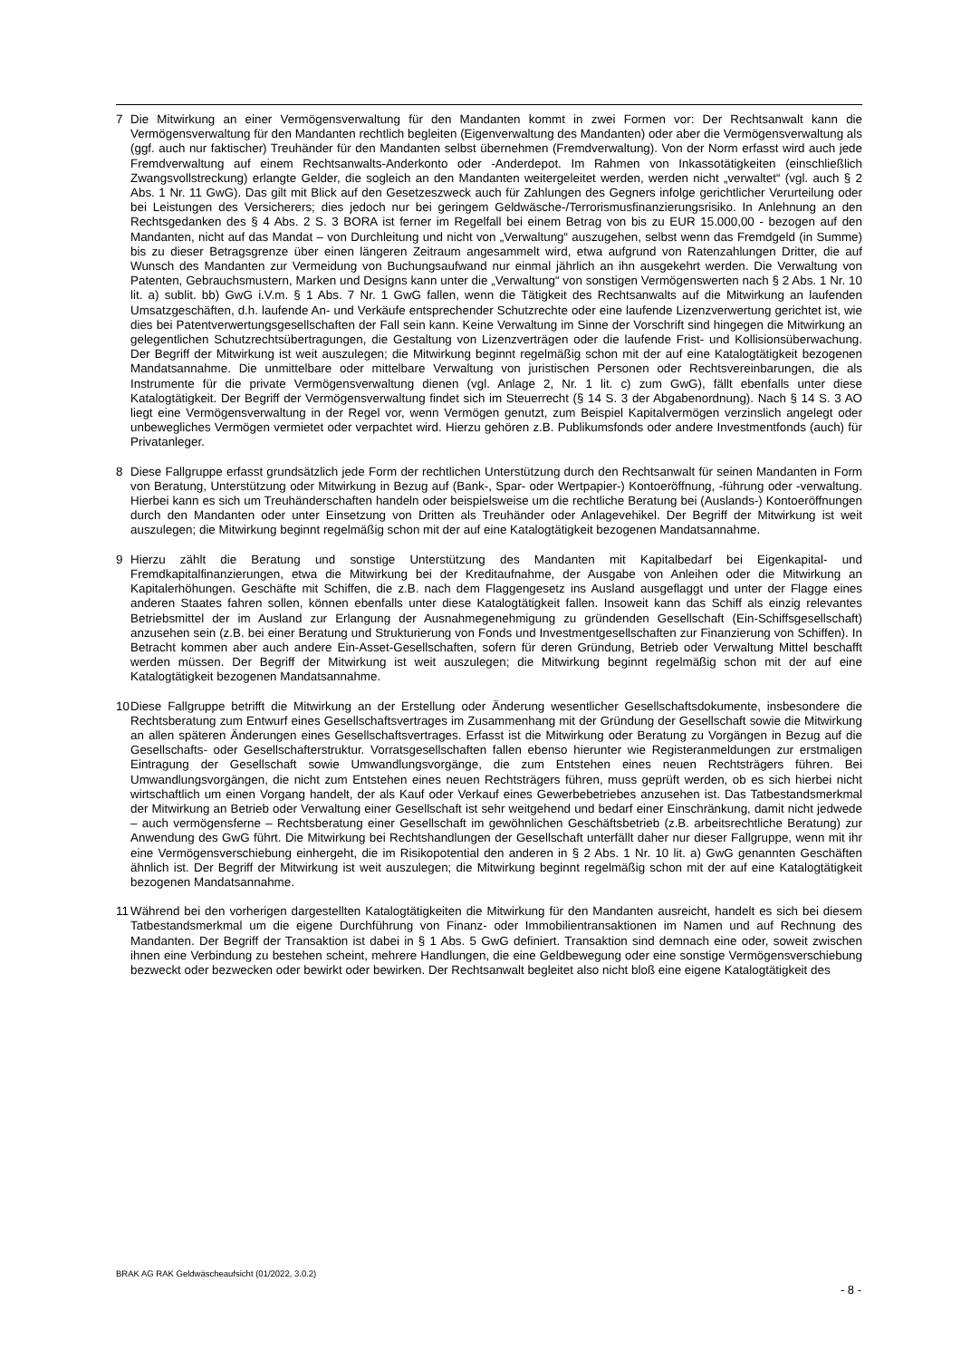7 Die Mitwirkung an einer Vermögensverwaltung für den Mandanten kommt in zwei Formen vor: Der Rechtsanwalt kann die Vermögensverwaltung für den Mandanten rechtlich begleiten (Eigenverwaltung des Mandanten) oder aber die Vermögensverwaltung als (ggf. auch nur faktischer) Treuhänder für den Mandanten selbst übernehmen (Fremdverwaltung). Von der Norm erfasst wird auch jede Fremdverwaltung auf einem Rechtsanwalts-Anderkonto oder -Anderdepot. Im Rahmen von Inkassotätigkeiten (einschließlich Zwangsvollstreckung) erlangte Gelder, die sogleich an den Mandanten weitergeleitet werden, werden nicht „verwaltet“ (vgl. auch § 2 Abs. 1 Nr. 11 GwG). Das gilt mit Blick auf den Gesetzeszweck auch für Zahlungen des Gegners infolge gerichtlicher Verurteilung oder bei Leistungen des Versicherers; dies jedoch nur bei geringem Geldwäsche-/Terrorismusfinanzierungsrisiko. In Anlehnung an den Rechtsgedanken des § 4 Abs. 2 S. 3 BORA ist ferner im Regelfall bei einem Betrag von bis zu EUR 15.000,00 - bezogen auf den Mandanten, nicht auf das Mandat – von Durchleitung und nicht von „Verwaltung“ auszugehen, selbst wenn das Fremdgeld (in Summe) bis zu dieser Betragsgrenze über einen längeren Zeitraum angesammelt wird, etwa aufgrund von Ratenzahlungen Dritter, die auf Wunsch des Mandanten zur Vermeidung von Buchungsaufwand nur einmal jährlich an ihn ausgekehrt werden. Die Verwaltung von Patenten, Gebrauchsmustern, Marken und Designs kann unter die „Verwaltung“ von sonstigen Vermögenswerten nach § 2 Abs. 1 Nr. 10 lit. a) sublit. bb) GwG i.V.m. § 1 Abs. 7 Nr. 1 GwG fallen, wenn die Tätigkeit des Rechtsanwalts auf die Mitwirkung an laufenden Umsatzgeschäften, d.h. laufende An- und Verkäufe entsprechender Schutzrechte oder eine laufende Lizenzverwertung gerichtet ist, wie dies bei Patentverwertungsgesellschaften der Fall sein kann. Keine Verwaltung im Sinne der Vorschrift sind hingegen die Mitwirkung an gelegentlichen Schutzrechtsübertragungen, die Gestaltung von Lizenzverträgen oder die laufende Frist- und Kollisionsüberwachung. Der Begriff der Mitwirkung ist weit auszulegen; die Mitwirkung beginnt regelmäßig schon mit der auf eine Katalogtätigkeit bezogenen Mandatsannahme. Die unmittelbare oder mittelbare Verwaltung von juristischen Personen oder Rechtsvereinbarungen, die als Instrumente für die private Vermögensverwaltung dienen (vgl. Anlage 2, Nr. 1 lit. c) zum GwG), fällt ebenfalls unter diese Katalogtätigkeit. Der Begriff der Vermögensverwaltung findet sich im Steuerrecht (§ 14 S. 3 der Abgabenordnung). Nach § 14 S. 3 AO liegt eine Vermögensverwaltung in der Regel vor, wenn Vermögen genutzt, zum Beispiel Kapitalvermögen verzinslich angelegt oder unbewegliches Vermögen vermietet oder verpachtet wird. Hierzu gehören z.B. Publikumsfonds oder andere Investmentfonds (auch) für Privatanleger.
8 Diese Fallgruppe erfasst grundsätzlich jede Form der rechtlichen Unterstützung durch den Rechtsanwalt für seinen Mandanten in Form von Beratung, Unterstützung oder Mitwirkung in Bezug auf (Bank-, Spar- oder Wertpapier-) Kontoeröffnung, -führung oder -verwaltung. Hierbei kann es sich um Treuhänderschaften handeln oder beispielsweise um die rechtliche Beratung bei (Auslands-) Kontoeröffnungen durch den Mandanten oder unter Einsetzung von Dritten als Treuhänder oder Anlagevehikel. Der Begriff der Mitwirkung ist weit auszulegen; die Mitwirkung beginnt regelmäßig schon mit der auf eine Katalogtätigkeit bezogenen Mandatsannahme.
9 Hierzu zählt die Beratung und sonstige Unterstützung des Mandanten mit Kapitalbedarf bei Eigenkapital- und Fremdkapitalfinanzierungen, etwa die Mitwirkung bei der Kreditaufnahme, der Ausgabe von Anleihen oder die Mitwirkung an Kapitalerhöhungen. Geschäfte mit Schiffen, die z.B. nach dem Flaggengesetz ins Ausland ausgeflaggt und unter der Flagge eines anderen Staates fahren sollen, können ebenfalls unter diese Katalogtätigkeit fallen. Insoweit kann das Schiff als einzig relevantes Betriebsmittel der im Ausland zur Erlangung der Ausnahmegenehmigung zu gründenden Gesellschaft (Ein-Schiffsgesellschaft) anzusehen sein (z.B. bei einer Beratung und Strukturierung von Fonds und Investmentgesellschaften zur Finanzierung von Schiffen). In Betracht kommen aber auch andere Ein-Asset-Gesellschaften, sofern für deren Gründung, Betrieb oder Verwaltung Mittel beschafft werden müssen. Der Begriff der Mitwirkung ist weit auszulegen; die Mitwirkung beginnt regelmäßig schon mit der auf eine Katalogtätigkeit bezogenen Mandatsannahme.
10
Diese Fallgruppe betrifft die Mitwirkung an der Erstellung oder Änderung wesentlicher Gesellschaftsdokumente, insbesondere die Rechtsberatung zum Entwurf eines Gesellschaftsvertrages im Zusammenhang mit der Gründung der Gesellschaft sowie die Mitwirkung an allen späteren Änderungen eines Gesellschaftsvertrages. Erfasst ist die Mitwirkung oder Beratung zu Vorgängen in Bezug auf die Gesellschafts- oder Gesellschafterstruktur. Vorratsgesellschaften fallen ebenso hierunter wie Registeranmeldungen zur erstmaligen Eintragung der Gesellschaft sowie Umwandlungsvorgänge, die zum Entstehen eines neuen Rechtsträgers führen. Bei Umwandlungsvorgängen, die nicht zum Entstehen eines neuen Rechtsträgers führen, muss geprüft werden, ob es sich hierbei nicht wirtschaftlich um einen Vorgang handelt, der als Kauf oder Verkauf eines Gewerbebetriebes anzusehen ist. Das Tatbestandsmerkmal der Mitwirkung an Betrieb oder Verwaltung einer Gesellschaft ist sehr weitgehend und bedarf einer Einschränkung, damit nicht jedwede – auch vermögensferne – Rechtsberatung einer Gesellschaft im gewöhnlichen Geschäftsbetrieb (z.B. arbeitsrechtliche Beratung) zur Anwendung des GwG führt. Die Mitwirkung bei Rechtshandlungen der Gesellschaft unterfällt daher nur dieser Fallgruppe, wenn mit ihr eine Vermögensverschiebung einhergeht, die im Risikopotential den anderen in § 2 Abs. 1 Nr. 10 lit. a) GwG genannten Geschäften ähnlich ist. Der Begriff der Mitwirkung ist weit auszulegen; die Mitwirkung beginnt regelmäßig schon mit der auf eine Katalogtätigkeit bezogenen Mandatsannahme.
11
Während bei den vorherigen dargestellten Katalogtätigkeiten die Mitwirkung für den Mandanten ausreicht, handelt es sich bei diesem Tatbestandsmerkmal um die eigene Durchführung von Finanz- oder Immobilientransaktionen im Namen und auf Rechnung des Mandanten. Der Begriff der Transaktion ist dabei in § 1 Abs. 5 GwG definiert. Transaktion sind demnach eine oder, soweit zwischen ihnen eine Verbindung zu bestehen scheint, mehrere Handlungen, die eine Geldbewegung oder eine sonstige Vermögensverschiebung bezweckt oder bezwecken oder bewirkt oder bewirken. Der Rechtsanwalt begleitet also nicht bloß eine eigene Katalogtätigkeit des
BRAK AG RAK Geldwäscheaufsicht (01/2022, 3.0.2)
- 8 -